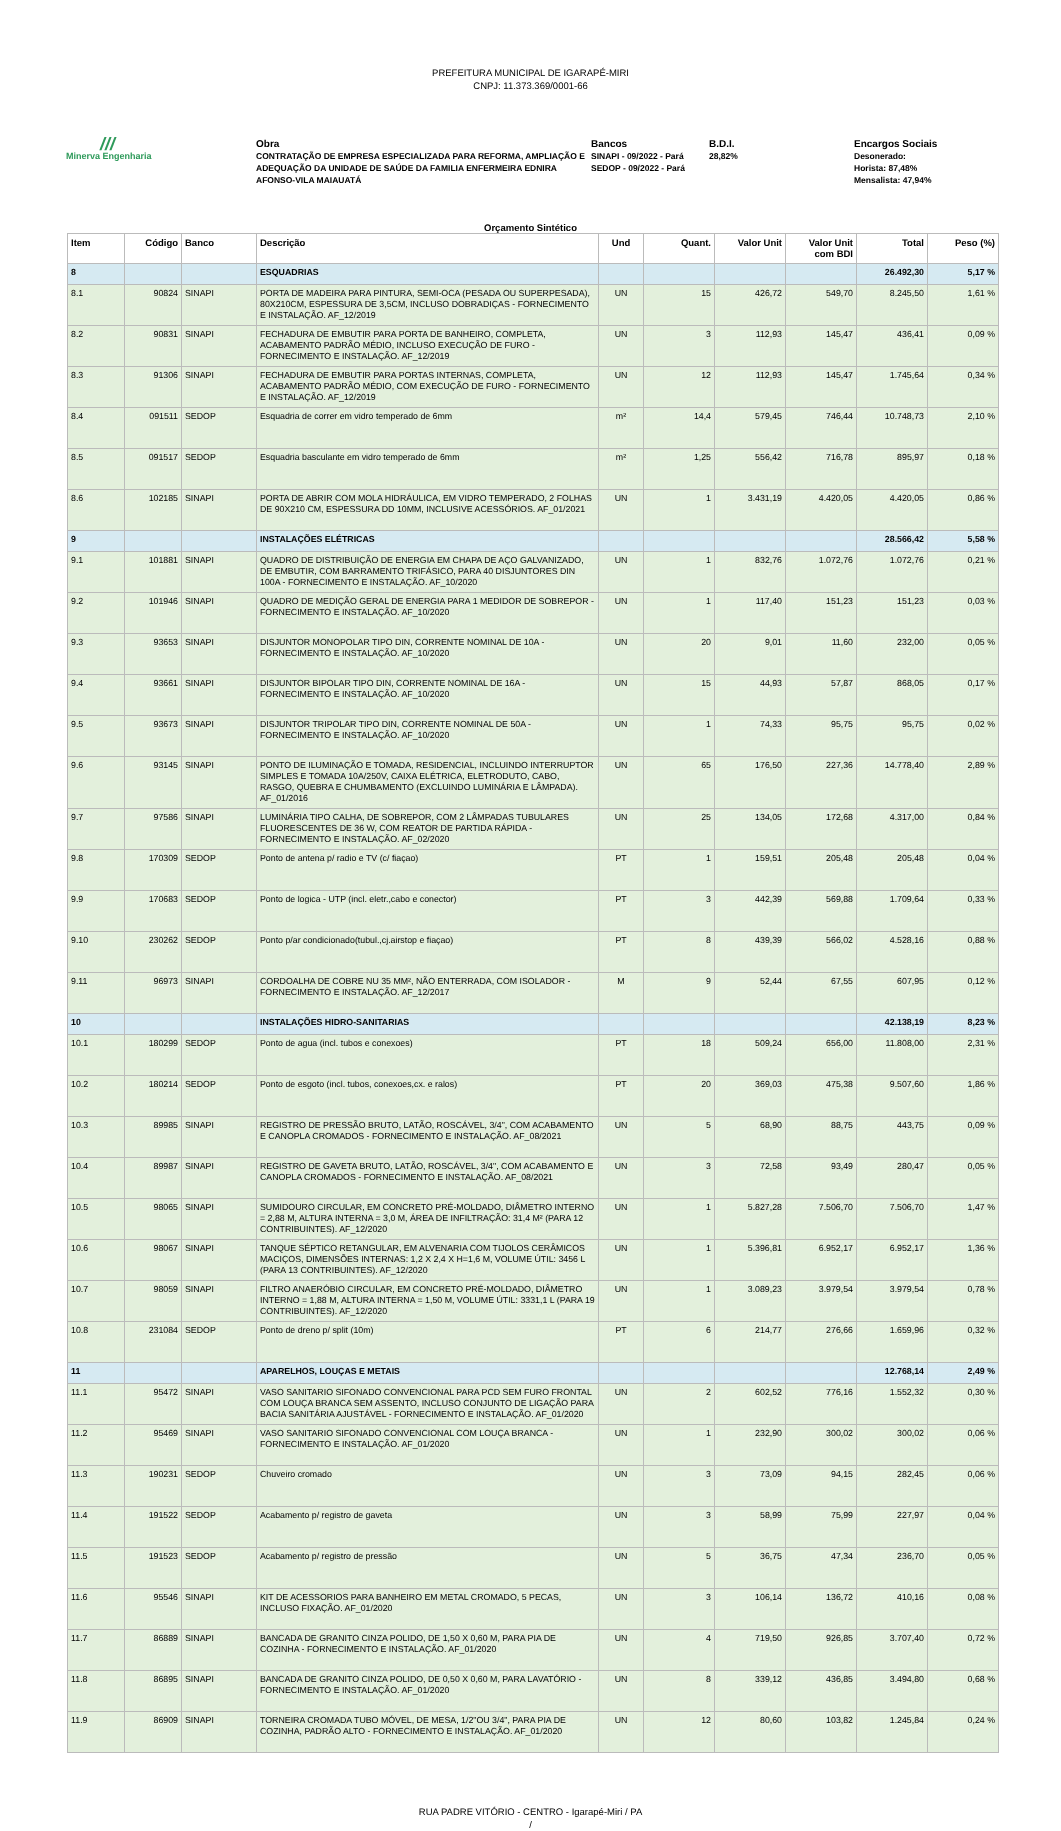PREFEITURA MUNICIPAL DE IGARAPÉ-MIRI
CNPJ: 11.373.369/0001-66
///
Minerva Engenharia
Obra
CONTRATAÇÃO DE EMPRESA ESPECIALIZADA PARA REFORMA, AMPLIAÇÃO E ADEQUAÇÃO DA UNIDADE DE SAÚDE DA FAMILIA ENFERMEIRA EDNIRA AFONSO-VILA MAIAUATÁ
Bancos
SINAPI - 09/2022 - Pará
SEDOP - 09/2022 - Pará
B.D.I.
28,82%
Encargos Sociais
Desonerado:
Horista: 87,48%
Mensalista: 47,94%
Orçamento Sintético
| Item | Código | Banco | Descrição | Und | Quant. | Valor Unit | Valor Unit com BDI | Total | Peso (%) |
| --- | --- | --- | --- | --- | --- | --- | --- | --- | --- |
| 8 | | | ESQUADRIAS | | | | | 26.492,30 | 5,17 % |
| 8.1 | 90824 | SINAPI | PORTA DE MADEIRA PARA PINTURA, SEMI-OCA (PESADA OU SUPERPESADA), 80X210CM, ESPESSURA DE 3,5CM, INCLUSO DOBRADIÇAS - FORNECIMENTO E INSTALAÇÃO. AF_12/2019 | UN | 15 | 426,72 | 549,70 | 8.245,50 | 1,61 % |
| 8.2 | 90831 | SINAPI | FECHADURA DE EMBUTIR PARA PORTA DE BANHEIRO, COMPLETA, ACABAMENTO PADRÃO MÉDIO, INCLUSO EXECUÇÃO DE FURO - FORNECIMENTO E INSTALAÇÃO. AF_12/2019 | UN | 3 | 112,93 | 145,47 | 436,41 | 0,09 % |
| 8.3 | 91306 | SINAPI | FECHADURA DE EMBUTIR PARA PORTAS INTERNAS, COMPLETA, ACABAMENTO PADRÃO MÉDIO, COM EXECUÇÃO DE FURO - FORNECIMENTO E INSTALAÇÃO. AF_12/2019 | UN | 12 | 112,93 | 145,47 | 1.745,64 | 0,34 % |
| 8.4 | 091511 | SEDOP | Esquadria de correr em vidro temperado de 6mm | m² | 14,4 | 579,45 | 746,44 | 10.748,73 | 2,10 % |
| 8.5 | 091517 | SEDOP | Esquadria basculante em vidro temperado de 6mm | m² | 1,25 | 556,42 | 716,78 | 895,97 | 0,18 % |
| 8.6 | 102185 | SINAPI | PORTA DE ABRIR COM MOLA HIDRÁULICA, EM VIDRO TEMPERADO, 2 FOLHAS DE 90X210 CM, ESPESSURA DD 10MM, INCLUSIVE ACESSÓRIOS. AF_01/2021 | UN | 1 | 3.431,19 | 4.420,05 | 4.420,05 | 0,86 % |
| 9 | | | INSTALAÇÕES ELÉTRICAS | | | | | 28.566,42 | 5,58 % |
| 9.1 | 101881 | SINAPI | QUADRO DE DISTRIBUIÇÃO DE ENERGIA EM CHAPA DE AÇO GALVANIZADO, DE EMBUTIR, COM BARRAMENTO TRIFÁSICO, PARA 40 DISJUNTORES DIN 100A - FORNECIMENTO E INSTALAÇÃO. AF_10/2020 | UN | 1 | 832,76 | 1.072,76 | 1.072,76 | 0,21 % |
| 9.2 | 101946 | SINAPI | QUADRO DE MEDIÇÃO GERAL DE ENERGIA PARA 1 MEDIDOR DE SOBREPOR - FORNECIMENTO E INSTALAÇÃO. AF_10/2020 | UN | 1 | 117,40 | 151,23 | 151,23 | 0,03 % |
| 9.3 | 93653 | SINAPI | DISJUNTOR MONOPOLAR TIPO DIN, CORRENTE NOMINAL DE 10A - FORNECIMENTO E INSTALAÇÃO. AF_10/2020 | UN | 20 | 9,01 | 11,60 | 232,00 | 0,05 % |
| 9.4 | 93661 | SINAPI | DISJUNTOR BIPOLAR TIPO DIN, CORRENTE NOMINAL DE 16A - FORNECIMENTO E INSTALAÇÃO. AF_10/2020 | UN | 15 | 44,93 | 57,87 | 868,05 | 0,17 % |
| 9.5 | 93673 | SINAPI | DISJUNTOR TRIPOLAR TIPO DIN, CORRENTE NOMINAL DE 50A - FORNECIMENTO E INSTALAÇÃO. AF_10/2020 | UN | 1 | 74,33 | 95,75 | 95,75 | 0,02 % |
| 9.6 | 93145 | SINAPI | PONTO DE ILUMINAÇÃO E TOMADA, RESIDENCIAL, INCLUINDO INTERRUPTOR SIMPLES E TOMADA 10A/250V, CAIXA ELÉTRICA, ELETRODUTO, CABO, RASGO, QUEBRA E CHUMBAMENTO (EXCLUINDO LUMINÁRIA E LÂMPADA). AF_01/2016 | UN | 65 | 176,50 | 227,36 | 14.778,40 | 2,89 % |
| 9.7 | 97586 | SINAPI | LUMINÁRIA TIPO CALHA, DE SOBREPOR, COM 2 LÂMPADAS TUBULARES FLUORESCENTES DE 36 W, COM REATOR DE PARTIDA RÁPIDA - FORNECIMENTO E INSTALAÇÃO. AF_02/2020 | UN | 25 | 134,05 | 172,68 | 4.317,00 | 0,84 % |
| 9.8 | 170309 | SEDOP | Ponto de antena p/ radio e TV (c/ fiaçao) | PT | 1 | 159,51 | 205,48 | 205,48 | 0,04 % |
| 9.9 | 170683 | SEDOP | Ponto de logica - UTP (incl. eletr.,cabo e conector) | PT | 3 | 442,39 | 569,88 | 1.709,64 | 0,33 % |
| 9.10 | 230262 | SEDOP | Ponto p/ar condicionado(tubul.,cj.airstop e fiaçao) | PT | 8 | 439,39 | 566,02 | 4.528,16 | 0,88 % |
| 9.11 | 96973 | SINAPI | CORDOALHA DE COBRE NU 35 MM², NÃO ENTERRADA, COM ISOLADOR - FORNECIMENTO E INSTALAÇÃO. AF_12/2017 | M | 9 | 52,44 | 67,55 | 607,95 | 0,12 % |
| 10 | | | INSTALAÇÕES HIDRO-SANITARIAS | | | | | 42.138,19 | 8,23 % |
| 10.1 | 180299 | SEDOP | Ponto de agua (incl. tubos e conexoes) | PT | 18 | 509,24 | 656,00 | 11.808,00 | 2,31 % |
| 10.2 | 180214 | SEDOP | Ponto de esgoto (incl. tubos, conexoes,cx. e ralos) | PT | 20 | 369,03 | 475,38 | 9.507,60 | 1,86 % |
| 10.3 | 89985 | SINAPI | REGISTRO DE PRESSÃO BRUTO, LATÃO, ROSCÁVEL, 3/4", COM ACABAMENTO E CANOPLA CROMADOS - FORNECIMENTO E INSTALAÇÃO. AF_08/2021 | UN | 5 | 68,90 | 88,75 | 443,75 | 0,09 % |
| 10.4 | 89987 | SINAPI | REGISTRO DE GAVETA BRUTO, LATÃO, ROSCÁVEL, 3/4", COM ACABAMENTO E CANOPLA CROMADOS - FORNECIMENTO E INSTALAÇÃO. AF_08/2021 | UN | 3 | 72,58 | 93,49 | 280,47 | 0,05 % |
| 10.5 | 98065 | SINAPI | SUMIDOURO CIRCULAR, EM CONCRETO PRÉ-MOLDADO, DIÂMETRO INTERNO = 2,88 M, ALTURA INTERNA = 3,0 M, ÁREA DE INFILTRAÇÃO: 31,4 M² (PARA 12 CONTRIBUINTES). AF_12/2020 | UN | 1 | 5.827,28 | 7.506,70 | 7.506,70 | 1,47 % |
| 10.6 | 98067 | SINAPI | TANQUE SÉPTICO RETANGULAR, EM ALVENARIA COM TIJOLOS CERÂMICOS MACIÇOS, DIMENSÕES INTERNAS: 1,2 X 2,4 X H=1,6 M, VOLUME ÚTIL: 3456 L (PARA 13 CONTRIBUINTES). AF_12/2020 | UN | 1 | 5.396,81 | 6.952,17 | 6.952,17 | 1,36 % |
| 10.7 | 98059 | SINAPI | FILTRO ANAERÓBIO CIRCULAR, EM CONCRETO PRÉ-MOLDADO, DIÂMETRO INTERNO = 1,88 M, ALTURA INTERNA = 1,50 M, VOLUME ÚTIL: 3331,1 L (PARA 19 CONTRIBUINTES). AF_12/2020 | UN | 1 | 3.089,23 | 3.979,54 | 3.979,54 | 0,78 % |
| 10.8 | 231084 | SEDOP | Ponto de dreno p/ split (10m) | PT | 6 | 214,77 | 276,66 | 1.659,96 | 0,32 % |
| 11 | | | APARELHOS, LOUÇAS E METAIS | | | | | 12.768,14 | 2,49 % |
| 11.1 | 95472 | SINAPI | VASO SANITARIO SIFONADO CONVENCIONAL PARA PCD SEM FURO FRONTAL COM LOUÇA BRANCA SEM ASSENTO, INCLUSO CONJUNTO DE LIGAÇÃO PARA BACIA SANITÁRIA AJUSTÁVEL - FORNECIMENTO E INSTALAÇÃO. AF_01/2020 | UN | 2 | 602,52 | 776,16 | 1.552,32 | 0,30 % |
| 11.2 | 95469 | SINAPI | VASO SANITARIO SIFONADO CONVENCIONAL COM LOUÇA BRANCA - FORNECIMENTO E INSTALAÇÃO. AF_01/2020 | UN | 1 | 232,90 | 300,02 | 300,02 | 0,06 % |
| 11.3 | 190231 | SEDOP | Chuveiro cromado | UN | 3 | 73,09 | 94,15 | 282,45 | 0,06 % |
| 11.4 | 191522 | SEDOP | Acabamento p/ registro de gaveta | UN | 3 | 58,99 | 75,99 | 227,97 | 0,04 % |
| 11.5 | 191523 | SEDOP | Acabamento p/ registro de pressão | UN | 5 | 36,75 | 47,34 | 236,70 | 0,05 % |
| 11.6 | 95546 | SINAPI | KIT DE ACESSORIOS PARA BANHEIRO EM METAL CROMADO, 5 PECAS, INCLUSO FIXAÇÃO. AF_01/2020 | UN | 3 | 106,14 | 136,72 | 410,16 | 0,08 % |
| 11.7 | 86889 | SINAPI | BANCADA DE GRANITO CINZA POLIDO, DE 1,50 X 0,60 M, PARA PIA DE COZINHA - FORNECIMENTO E INSTALAÇÃO. AF_01/2020 | UN | 4 | 719,50 | 926,85 | 3.707,40 | 0,72 % |
| 11.8 | 86895 | SINAPI | BANCADA DE GRANITO CINZA POLIDO, DE 0,50 X 0,60 M, PARA LAVATÓRIO - FORNECIMENTO E INSTALAÇÃO. AF_01/2020 | UN | 8 | 339,12 | 436,85 | 3.494,80 | 0,68 % |
| 11.9 | 86909 | SINAPI | TORNEIRA CROMADA TUBO MÓVEL, DE MESA, 1/2"OU 3/4", PARA PIA DE COZINHA, PADRÃO ALTO - FORNECIMENTO E INSTALAÇÃO. AF_01/2020 | UN | 12 | 80,60 | 103,82 | 1.245,84 | 0,24 % |
RUA PADRE VITÓRIO - CENTRO - Igarapé-Miri / PA
/